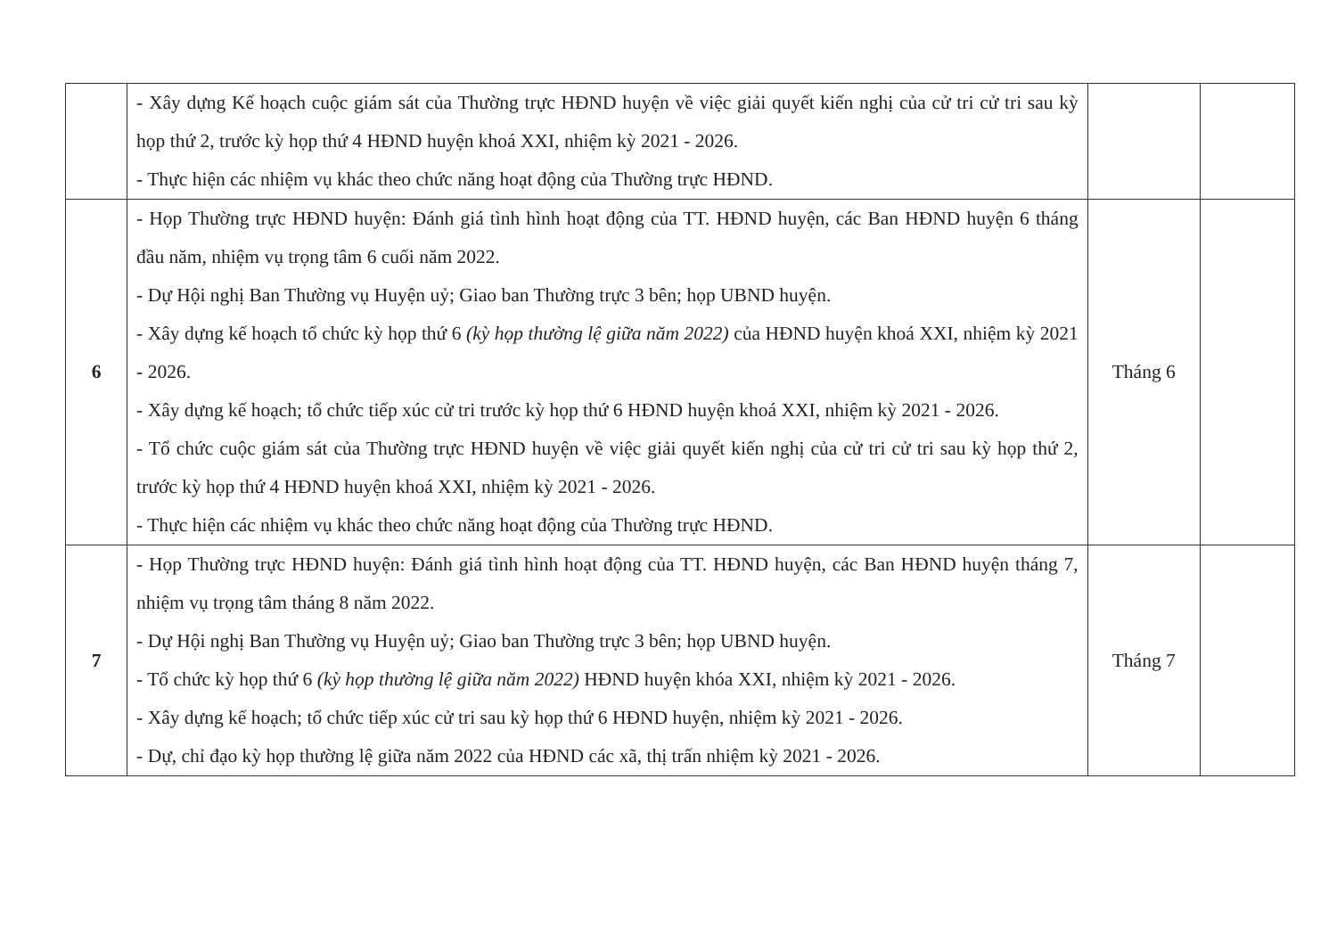| | - Xây dựng Kế hoạch cuộc giám sát của Thường trực HĐND huyện về việc giải quyết kiến nghị của cử tri cử tri sau kỳ họp thứ 2, trước kỳ họp thứ 4 HĐND huyện khoá XXI, nhiệm kỳ 2021 - 2026. - Thực hiện các nhiệm vụ khác theo chức năng hoạt động của Thường trực HĐND. | | |
| 6 | - Họp Thường trực HĐND huyện: Đánh giá tình hình hoạt động của TT. HĐND huyện, các Ban HĐND huyện 6 tháng đầu năm, nhiệm vụ trọng tâm 6 cuối năm 2022. - Dự Hội nghị Ban Thường vụ Huyện uỷ; Giao ban Thường trực 3 bên; họp UBND huyện. - Xây dựng kế hoạch tổ chức kỳ họp thứ 6 (kỳ họp thường lệ giữa năm 2022) của HĐND huyện khoá XXI, nhiệm kỳ 2021 - 2026. - Xây dựng kế hoạch; tổ chức tiếp xúc cử tri trước kỳ họp thứ 6 HĐND huyện khoá XXI, nhiệm kỳ 2021 - 2026. - Tổ chức cuộc giám sát của Thường trực HĐND huyện về việc giải quyết kiến nghị của cử tri cử tri sau kỳ họp thứ 2, trước kỳ họp thứ 4 HĐND huyện khoá XXI, nhiệm kỳ 2021 - 2026. - Thực hiện các nhiệm vụ khác theo chức năng hoạt động của Thường trực HĐND. | Tháng 6 | |
| 7 | - Họp Thường trực HĐND huyện: Đánh giá tình hình hoạt động của TT. HĐND huyện, các Ban HĐND huyện tháng 7, nhiệm vụ trọng tâm tháng 8 năm 2022. - Dự Hội nghị Ban Thường vụ Huyện uỷ; Giao ban Thường trực 3 bên; họp UBND huyện. - Tổ chức kỳ họp thứ 6 (kỳ họp thường lệ giữa năm 2022) HĐND huyện khóa XXI, nhiệm kỳ 2021 - 2026. - Xây dựng kế hoạch; tổ chức tiếp xúc cử tri sau kỳ họp thứ 6 HĐND huyện, nhiệm kỳ 2021 - 2026. - Dự, chỉ đạo kỳ họp thường lệ giữa năm 2022 của HĐND các xã, thị trấn nhiệm kỳ 2021 - 2026. | Tháng 7 | |